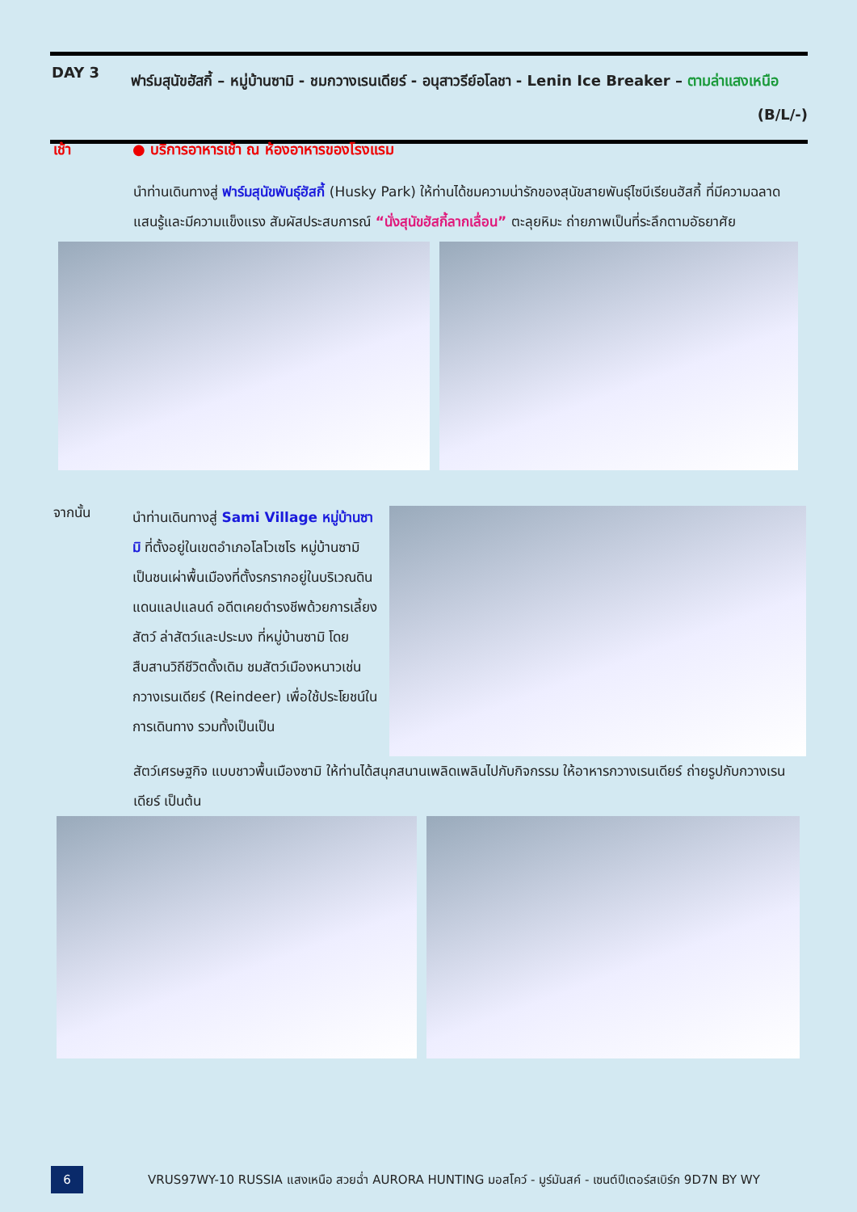DAY 3
ฟาร์มสุนัขฮัสกี้ – หมู่บ้านซามิ - ชมกวางเรนเดียร์ - อนุสาวรีย์อโลชา - Lenin Ice Breaker – ตามล่าแสงเหนือ (B/L/-)
เช้า ● บริการอาหารเช้า ณ ห้องอาหารของโรงแรม
นำท่านเดินทางสู่ ฟาร์มสุนัขพันธุ์ฮัสกี้ (Husky Park) ให้ท่านได้ชมความน่ารักของสุนัขสายพันธุ์ไซบีเรียนฮัสกี้ ที่มีความฉลาดแสนรู้และมีความแข็งแรง สัมผัสประสบการณ์ “นั่งสุนัขฮัสกี้ลากเลื่อน” ตะลุยหิมะ ถ่ายภาพเป็นที่ระลึกตามอัธยาศัย
จากนั้น
นำท่านเดินทางสู่ Sami Village หมู่บ้านซามิ ที่ตั้งอยู่ในเขตอำเภอโลโวเซโร หมู่บ้านซามิ เป็นชนเผ่าพื้นเมืองที่ตั้งรกรากอยู่ในบริเวณดินแดนแลปแลนด์ อดีตเคยดำรงชีพด้วยการเลี้ยงสัตว์ ล่าสัตว์และประมง ที่หมู่บ้านซามิ โดยสืบสานวิถีชีวิตดั้งเดิม ชมสัตว์เมืองหนาวเช่น กวางเรนเดียร์ (Reindeer) เพื่อใช้ประโยชน์ในการเดินทาง รวมทั้งเป็นเป็น
สัตว์เศรษฐกิจ แบบชาวพื้นเมืองซามิ ให้ท่านได้สนุกสนานเพลิดเพลินไปกับกิจกรรม ให้อาหารกวางเรนเดียร์ ถ่ายรูปกับกวางเรนเดียร์ เป็นต้น
6
VRUS97WY-10 RUSSIA แสงเหนือ สวยฉ่ำ AURORA HUNTING มอสโคว์ - มูร์มันสค์ - เซนต์ปีเตอร์สเบิร์ก 9D7N BY WY